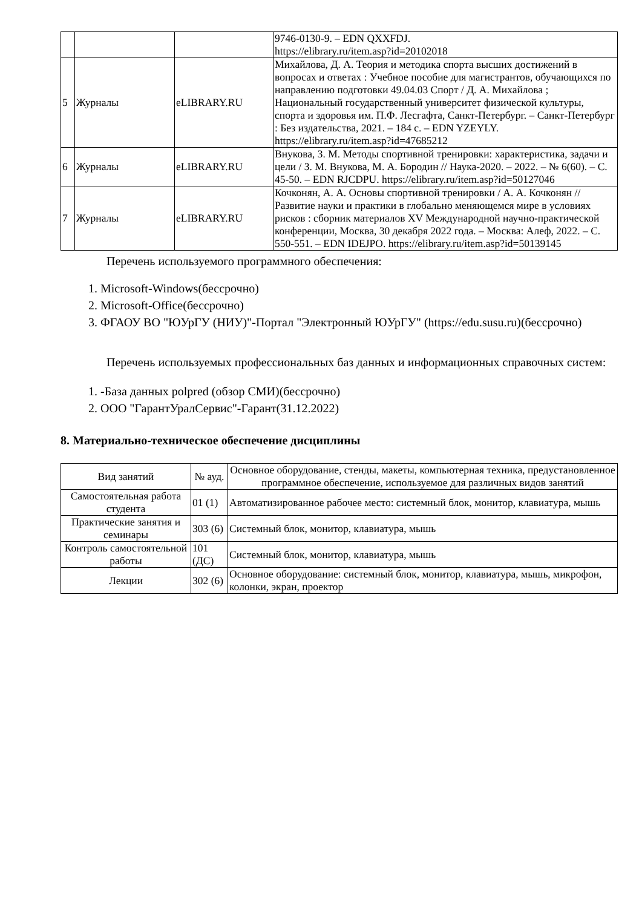| | | | 9746-0130-9. – EDN QXXFDJ. https://elibrary.ru/item.asp?id=20102018 |
| 5 | Журналы | eLIBRARY.RU | Михайлова, Д. А. Теория и методика спорта высших достижений в вопросах и ответах : Учебное пособие для магистрантов, обучающихся по направлению подготовки 49.04.03 Спорт / Д. А. Михайлова ; Национальный государственный университет физической культуры, спорта и здоровья им. П.Ф. Лесгафта, Санкт-Петербург. – Санкт-Петербург : Без издательства, 2021. – 184 с. – EDN YZEYLY. https://elibrary.ru/item.asp?id=47685212 |
| 6 | Журналы | eLIBRARY.RU | Внукова, З. М. Методы спортивной тренировки: характеристика, задачи и цели / З. М. Внукова, М. А. Бородин // Наука-2020. – 2022. – № 6(60). – С. 45-50. – EDN RJCDPU. https://elibrary.ru/item.asp?id=50127046 |
| 7 | Журналы | eLIBRARY.RU | Кочконян, А. А. Основы спортивной тренировки / А. А. Кочконян // Развитие науки и практики в глобально меняющемся мире в условиях рисков : сборник материалов XV Международной научно-практической конференции, Москва, 30 декабря 2022 года. – Москва: Алеф, 2022. – С. 550-551. – EDN IDEJPO. https://elibrary.ru/item.asp?id=50139145 |
Перечень используемого программного обеспечения:
1. Microsoft-Windows(бессрочно)
2. Microsoft-Office(бессрочно)
3. ФГАОУ ВО "ЮУрГУ (НИУ)"-Портал "Электронный ЮУрГУ" (https://edu.susu.ru)(бессрочно)
Перечень используемых профессиональных баз данных и информационных справочных систем:
1. -База данных polpred (обзор СМИ)(бессрочно)
2. ООО "ГарантУралСервис"-Гарант(31.12.2022)
8. Материально-техническое обеспечение дисциплины
| Вид занятий | № ауд. | Основное оборудование, стенды, макеты, компьютерная техника, предустановленное программное обеспечение, используемое для различных видов занятий |
| --- | --- | --- |
| Самостоятельная работа студента | 01 (1) | Автоматизированное рабочее место: системный блок, монитор, клавиатура, мышь |
| Практические занятия и семинары | 303 (6) | Системный блок, монитор, клавиатура, мышь |
| Контроль самостоятельной работы | 101 (ДС) | Системный блок, монитор, клавиатура, мышь |
| Лекции | 302 (6) | Основное оборудование: системный блок, монитор, клавиатура, мышь, микрофон, колонки, экран, проектор |